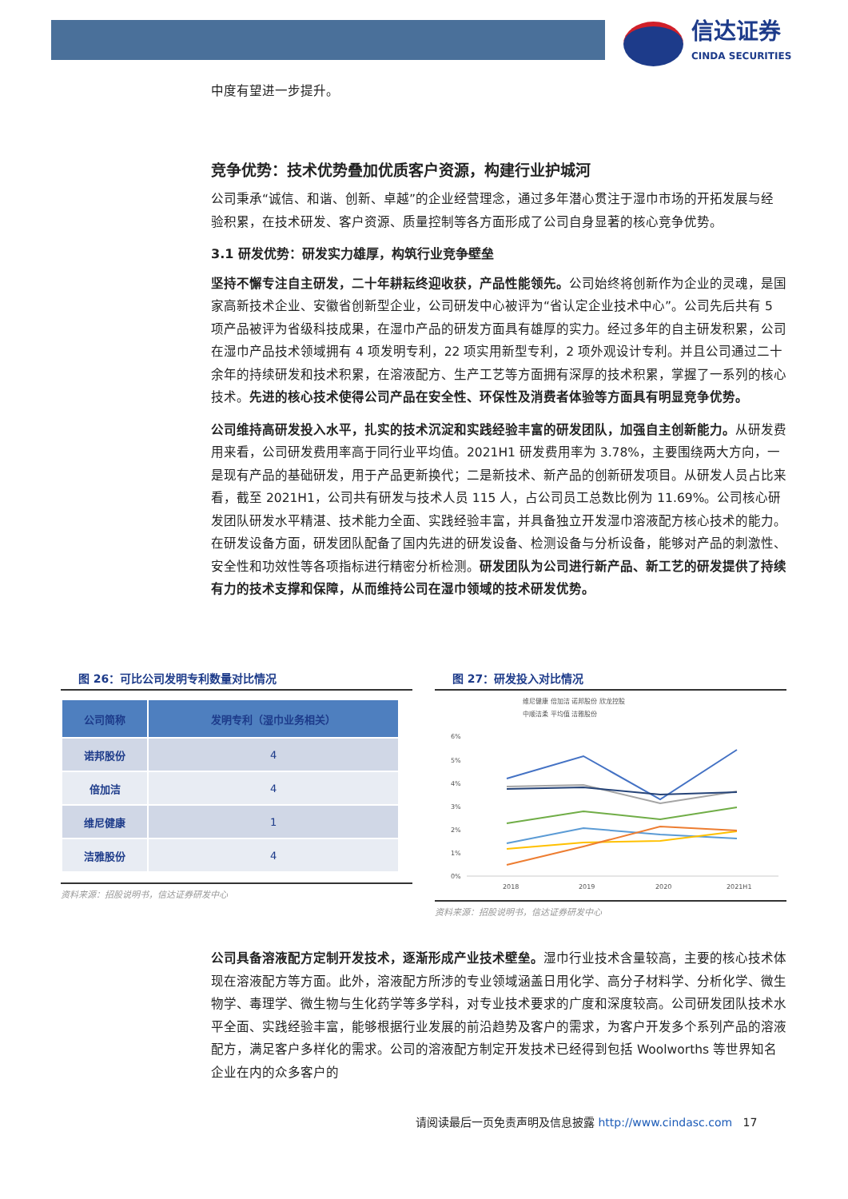信达证券
CINDA SECURITIES
中度有望进一步提升。
竞争优势：技术优势叠加优质客户资源，构建行业护城河
公司秉承“诚信、和谐、创新、卓越”的企业经营理念，通过多年潜心贯注于湿巾市场的开拓发展与经验积累，在技术研发、客户资源、质量控制等各方面形成了公司自身显著的核心竞争优势。
3.1 研发优势：研发实力雄厚，构筑行业竞争壁垒
坚持不懈专注自主研发，二十年耕耘终迎收获，产品性能领先。公司始终将创新作为企业的灵魂，是国家高新技术企业、安徽省创新型企业，公司研发中心被评为“省认定企业技术中心”。公司先后共有 5 项产品被评为省级科技成果，在湿巾产品的研发方面具有雄厚的实力。经过多年的自主研发积累，公司在湿巾产品技术领域拥有 4 项发明专利，22 项实用新型专利，2 项外观设计专利。并且公司通过二十余年的持续研发和技术积累，在溶液配方、生产工艺等方面拥有深厚的技术积累，掌握了一系列的核心技术。先进的核心技术使得公司产品在安全性、环保性及消费者体验等方面具有明显竞争优势。
公司维持高研发投入水平，扎实的技术沉淀和实践经验丰富的研发团队，加强自主创新能力。从研发费用来看，公司研发费用率高于同行业平均值。2021H1 研发费用率为 3.78%，主要围绕两大方向，一是现有产品的基础研发，用于产品更新换代；二是新技术、新产品的创新研发项目。从研发人员占比来看，截至 2021H1，公司共有研发与技术人员 115 人，占公司员工总数比例为 11.69%。公司核心研发团队研发水平精湛、技术能力全面、实践经验丰富，并具备独立开发湿巾溶液配方核心技术的能力。在研发设备方面，研发团队配备了国内先进的研发设备、检测设备与分析设备，能够对产品的刺激性、安全性和功效性等各项指标进行精密分析检测。研发团队为公司进行新产品、新工艺的研发提供了持续有力的技术支撑和保障，从而维持公司在湿巾领域的技术研发优势。
图 26：可比公司发明专利数量对比情况
| 公司简称 | 发明专利（湿巾业务相关） |
| --- | --- |
| 诺邦股份 | 4 |
| 倍加洁 | 4 |
| 维尼健康 | 1 |
| 洁雅股份 | 4 |
资料来源：招股说明书，信达证券研发中心
图 27：研发投入对比情况
维尼健康 倍加洁 诺邦股份 欣龙控股
中顺洁柔 平均值 洁雅股份
6%
5%
4%
3%
2%
1%
0%
2018
2019
2020
2021H1
资料来源：招股说明书，信达证券研发中心
公司具备溶液配方定制开发技术，逐渐形成产业技术壁垒。湿巾行业技术含量较高，主要的核心技术体现在溶液配方等方面。此外，溶液配方所涉的专业领域涵盖日用化学、高分子材料学、分析化学、微生物学、毒理学、微生物与生化药学等多学科，对专业技术要求的广度和深度较高。公司研发团队技术水平全面、实践经验丰富，能够根据行业发展的前沿趋势及客户的需求，为客户开发多个系列产品的溶液配方，满足客户多样化的需求。公司的溶液配方制定开发技术已经得到包括 Woolworths 等世界知名企业在内的众多客户的
请阅读最后一页免责声明及信息披露 http://www.cindasc.com 17